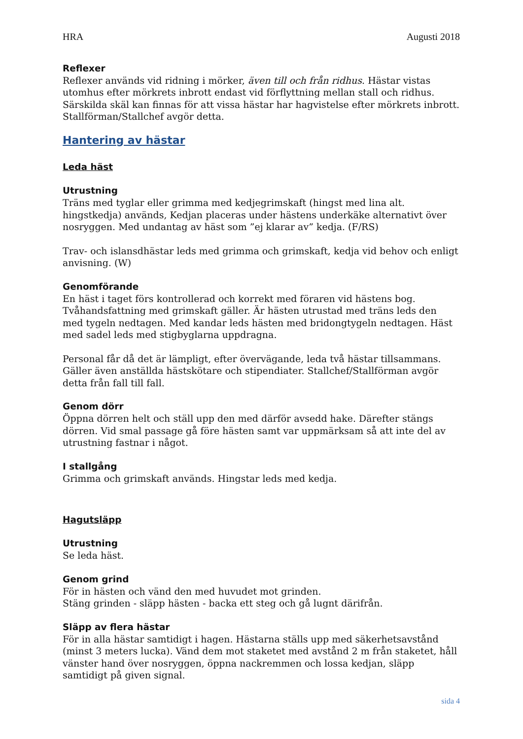HRA Augusti 2018
Reflexer
Reflexer används vid ridning i mörker, även till och från ridhus. Hästar vistas utomhus efter mörkrets inbrott endast vid förflyttning mellan stall och ridhus. Särskilda skäl kan finnas för att vissa hästar har hagvistelse efter mörkrets inbrott. Stallförman/Stallchef avgör detta.
Hantering av hästar
Leda häst
Utrustning
Träns med tyglar eller grimma med kedjegrimskaft (hingst med lina alt. hingstkedja) används, Kedjan placeras under hästens underkäke alternativt över nosryggen. Med undantag av häst som ”ej klarar av” kedja. (F/RS)
Trav- och islansdhästar leds med grimma och grimskaft, kedja vid behov och enligt anvisning. (W)
Genomförande
En häst i taget förs kontrollerad och korrekt med föraren vid hästens bog. Tvåhandsfattning med grimskaft gäller. Är hästen utrustad med träns leds den med tygeln nedtagen. Med kandar leds hästen med bridongtygeln nedtagen. Häst med sadel leds med stigbyglarna uppdragna.
Personal får då det är lämpligt, efter övervägande, leda två hästar tillsammans. Gäller även anställda hästskötare och stipendiater. Stallchef/Stallförman avgör detta från fall till fall.
Genom dörr
Öppna dörren helt och ställ upp den med därför avsedd hake. Därefter stängs dörren. Vid smal passage gå före hästen samt var uppmärksam så att inte del av utrustning fastnar i något.
I stallgång
Grimma och grimskaft används. Hingstar leds med kedja.
Hagutsläpp
Utrustning
Se leda häst.
Genom grind
För in hästen och vänd den med huvudet mot grinden.
Stäng grinden - släpp hästen - backa ett steg och gå lugnt därifrån.
Släpp av flera hästar
För in alla hästar samtidigt i hagen. Hästarna ställs upp med säkerhetsavstånd (minst 3 meters lucka). Vänd dem mot staketet med avstånd 2 m från staketet, håll vänster hand över nosryggen, öppna nackremmen och lossa kedjan, släpp samtidigt på given signal.
sida 4